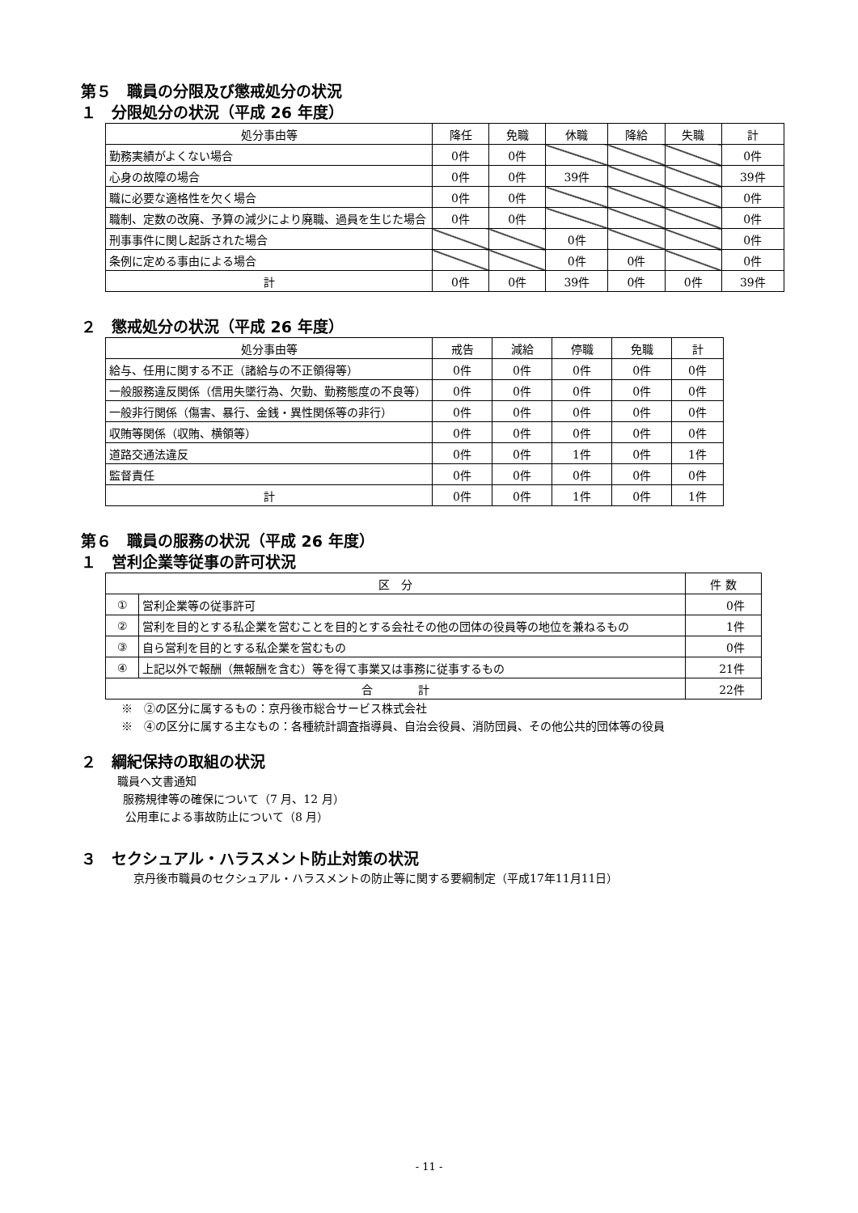第５　職員の分限及び懲戒処分の状況
１　分限処分の状況（平成 26 年度）
| 処分事由等 | 降任 | 免職 | 休職 | 降給 | 失職 | 計 |
| --- | --- | --- | --- | --- | --- | --- |
| 勤務実績がよくない場合 | 0件 | 0件 | | | | 0件 |
| 心身の故障の場合 | 0件 | 0件 | 39件 | | | 39件 |
| 職に必要な適格性を欠く場合 | 0件 | 0件 | | | | 0件 |
| 職制、定数の改廃、予算の減少により廃職、過員を生じた場合 | 0件 | 0件 | | | | 0件 |
| 刑事事件に関し起訴された場合 | | | 0件 | | | 0件 |
| 条例に定める事由による場合 | | | 0件 | 0件 | | 0件 |
| 計 | 0件 | 0件 | 39件 | 0件 | 0件 | 39件 |
２　懲戒処分の状況（平成 26 年度）
| 処分事由等 | 戒告 | 減給 | 停職 | 免職 | 計 |
| --- | --- | --- | --- | --- | --- |
| 給与、任用に関する不正（諸給与の不正領得等） | 0件 | 0件 | 0件 | 0件 | 0件 |
| 一般服務違反関係（信用失墜行為、欠勤、勤務態度の不良等） | 0件 | 0件 | 0件 | 0件 | 0件 |
| 一般非行関係（傷害、暴行、金銭・異性関係等の非行） | 0件 | 0件 | 0件 | 0件 | 0件 |
| 収賄等関係（収賄、横領等） | 0件 | 0件 | 0件 | 0件 | 0件 |
| 道路交通法違反 | 0件 | 0件 | 1件 | 0件 | 1件 |
| 監督責任 | 0件 | 0件 | 0件 | 0件 | 0件 |
| 計 | 0件 | 0件 | 1件 | 0件 | 1件 |
第６　職員の服務の状況（平成 26 年度）
１　営利企業等従事の許可状況
| 区 分 | | 件 数 |
| --- | --- | --- |
| ① | 営利企業等の従事許可 | 0件 |
| ② | 営利を目的とする私企業を営むことを目的とする会社その他の団体の役員等の地位を兼ねるもの | 1件 |
| ③ | 自ら営利を目的とする私企業を営むもの | 0件 |
| ④ | 上記以外で報酬（無報酬を含む）等を得て事業又は事務に従事するもの | 21件 |
| 合 計 | | 22件 |
※　②の区分に属するもの：京丹後市総合サービス株式会社
※　④の区分に属する主なもの：各種統計調査指導員、自治会役員、消防団員、その他公共的団体等の役員
２　綱紀保持の取組の状況
職員へ文書通知
服務規律等の確保について（7 月、12 月）
公用車による事故防止について（8 月）
３　セクシュアル・ハラスメント防止対策の状況
京丹後市職員のセクシュアル・ハラスメントの防止等に関する要綱制定（平成17年11月11日）
- 11 -